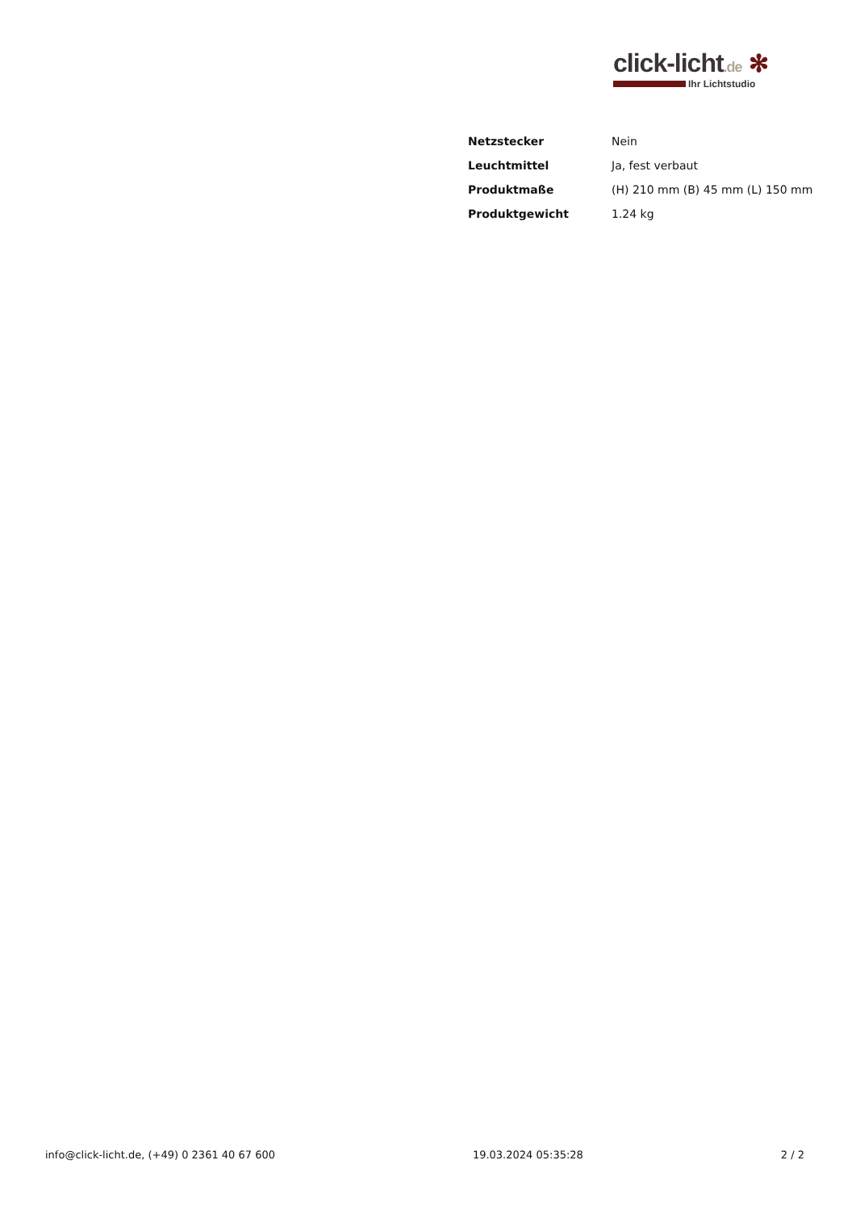click-licht.de ✻
Ihr Lichtstudio
| Netzstecker | Nein |
| Leuchtmittel | Ja, fest verbaut |
| Produktmaße | (H) 210 mm (B) 45 mm (L) 150 mm |
| Produktgewicht | 1.24 kg |
info@click-licht.de, (+49) 0 2361 40 67 600 19.03.2024 05:35:28 2 / 2